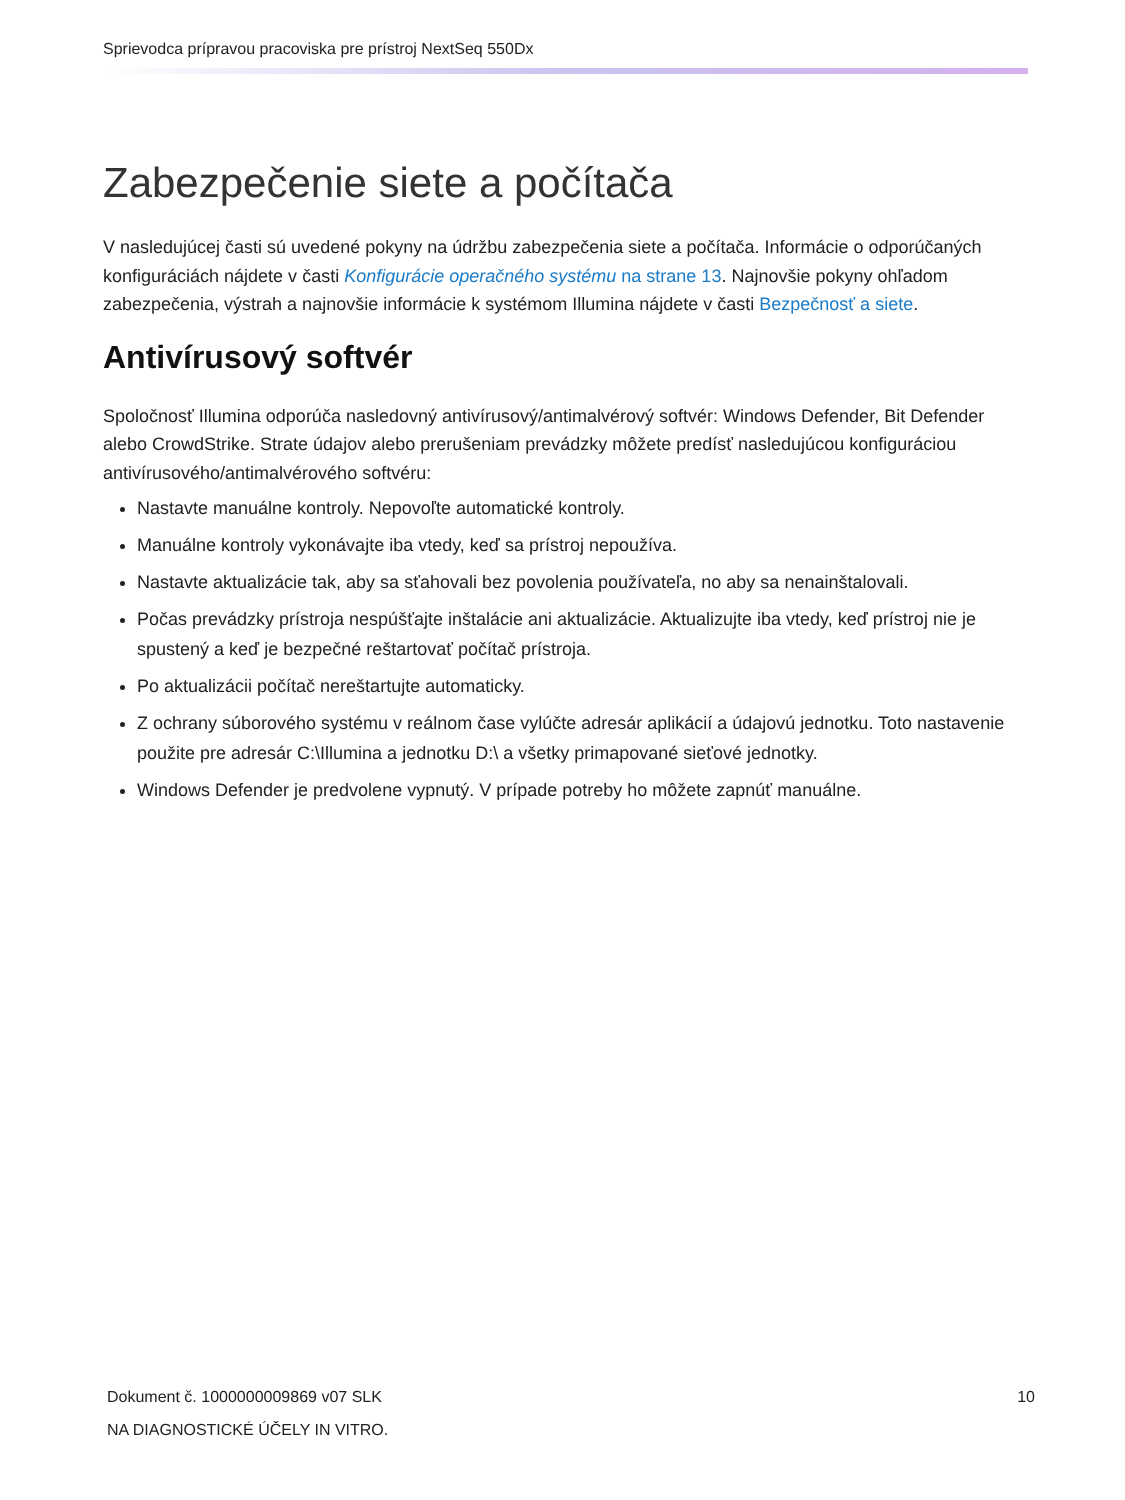Sprievodca prípravou pracoviska pre prístroj NextSeq 550Dx
Zabezpečenie siete a počítača
V nasledujúcej časti sú uvedené pokyny na údržbu zabezpečenia siete a počítača. Informácie o odporúčaných konfiguráciách nájdete v časti Konfigurácie operačného systému na strane 13. Najnovšie pokyny ohľadom zabezpečenia, výstrah a najnovšie informácie k systémom Illumina nájdete v časti Bezpečnosť a siete.
Antivírusový softvér
Spoločnosť Illumina odporúča nasledovný antivírusový/antimalvérový softvér: Windows Defender, Bit Defender alebo CrowdStrike. Strate údajov alebo prerušeniam prevádzky môžete predísť nasledujúcou konfiguráciou antivírusového/antimalvérového softvéru:
Nastavte manuálne kontroly. Nepovoľte automatické kontroly.
Manuálne kontroly vykonávajte iba vtedy, keď sa prístroj nepoužíva.
Nastavte aktualizácie tak, aby sa sťahovali bez povolenia používateľa, no aby sa nenainštalovali.
Počas prevádzky prístroja nespúšťajte inštalácie ani aktualizácie. Aktualizujte iba vtedy, keď prístroj nie je spustený a keď je bezpečné reštartovať počítač prístroja.
Po aktualizácii počítač nereštartujte automaticky.
Z ochrany súborového systému v reálnom čase vylúčte adresár aplikácií a údajovú jednotku. Toto nastavenie použite pre adresár C:\Illumina a jednotku D:\ a všetky primapované sieťové jednotky.
Windows Defender je predvolene vypnutý. V prípade potreby ho môžete zapnúť manuálne.
Dokument č. 1000000009869 v07 SLK
NA DIAGNOSTICKÉ ÚČELY IN VITRO.
10